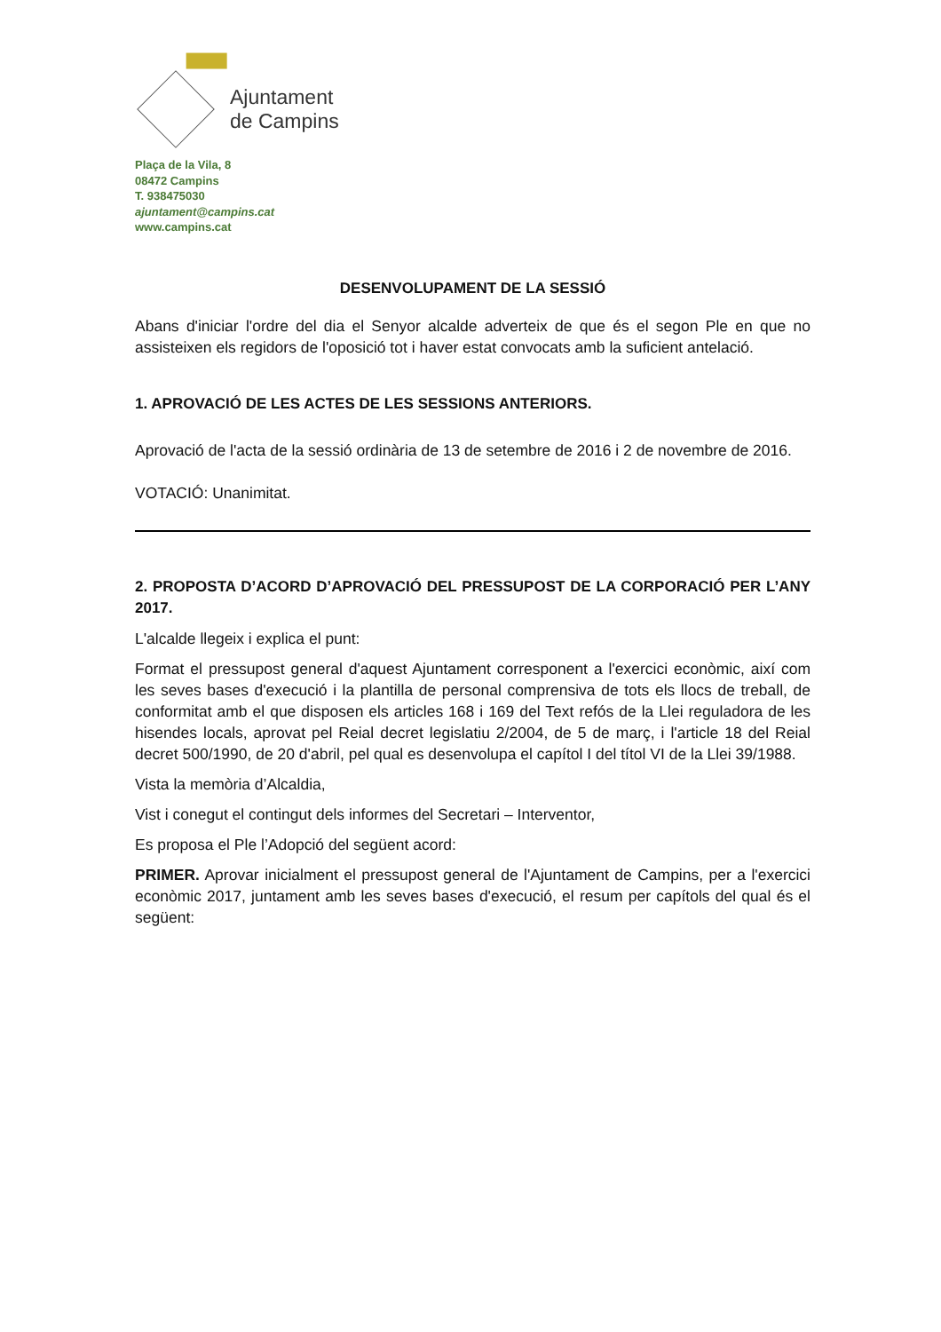Ajuntament
de Campins
Plaça de la Vila, 8
08472 Campins
T. 938475030
ajuntament@campins.cat
www.campins.cat
DESENVOLUPAMENT DE LA SESSIÓ
Abans d'iniciar l'ordre del dia el Senyor alcalde adverteix de que és el segon Ple en que no assisteixen els regidors de l'oposició tot i haver estat convocats amb la suficient antelació.
1. APROVACIÓ DE LES ACTES DE LES SESSIONS ANTERIORS.
Aprovació de l'acta de la sessió ordinària de 13 de setembre de 2016 i 2 de novembre de 2016.
VOTACIÓ: Unanimitat.
2. PROPOSTA D’ACORD D’APROVACIÓ DEL PRESSUPOST DE LA CORPORACIÓ PER L’ANY 2017.
L'alcalde llegeix i explica el punt:
Format el pressupost general d'aquest Ajuntament corresponent a l'exercici econòmic, així com les seves bases d'execució i la plantilla de personal comprensiva de tots els llocs de treball, de conformitat amb el que disposen els articles 168 i 169 del Text refós de la Llei reguladora de les hisendes locals, aprovat pel Reial decret legislatiu 2/2004, de 5 de març, i l'article 18 del Reial decret 500/1990, de 20 d'abril, pel qual es desenvolupa el capítol I del títol VI de la Llei 39/1988.
Vista la memòria d’Alcaldia,
Vist i conegut el contingut dels informes del Secretari – Interventor,
Es proposa el Ple l’Adopció del següent acord:
PRIMER. Aprovar inicialment el pressupost general de l'Ajuntament de Campins, per a l'exercici econòmic 2017, juntament amb les seves bases d'execució, el resum per capítols del qual és el següent: